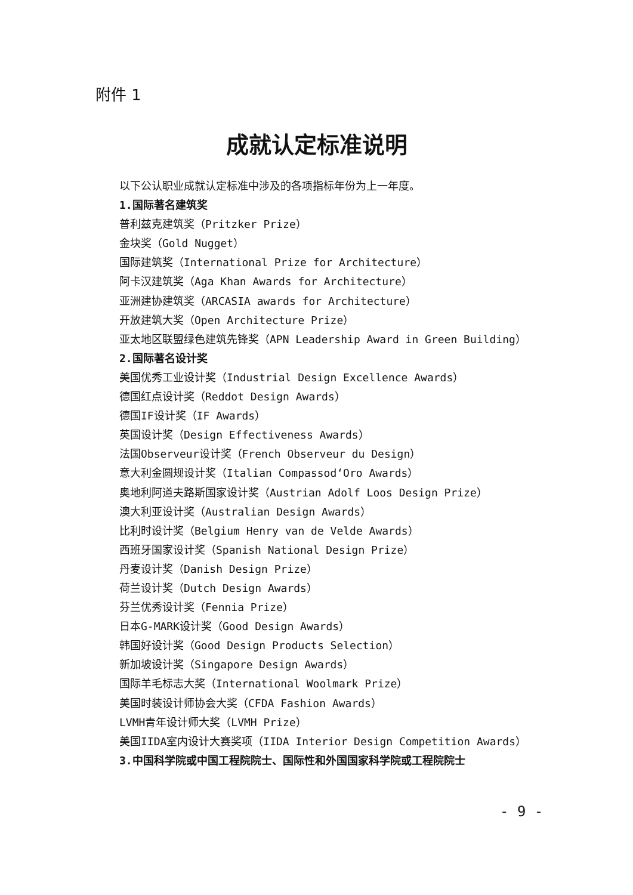附件 1
成就认定标准说明
以下公认职业成就认定标准中涉及的各项指标年份为上一年度。
1.国际著名建筑奖
普利兹克建筑奖（Pritzker Prize）
金块奖（Gold Nugget）
国际建筑奖（International Prize for Architecture）
阿卡汉建筑奖（Aga Khan Awards for Architecture）
亚洲建协建筑奖（ARCASIA awards for Architecture）
开放建筑大奖（Open Architecture Prize）
亚太地区联盟绿色建筑先锋奖（APN Leadership Award in Green Building）
2.国际著名设计奖
美国优秀工业设计奖（Industrial Design Excellence Awards）
德国红点设计奖（Reddot Design Awards）
德国IF设计奖（IF Awards）
英国设计奖（Design Effectiveness Awards）
法国Observeur设计奖（French Observeur du Design）
意大利金圆规设计奖（Italian Compassod‘Oro Awards）
奥地利阿道夫路斯国家设计奖（Austrian Adolf Loos Design Prize）
澳大利亚设计奖（Australian Design Awards）
比利时设计奖（Belgium Henry van de Velde Awards）
西班牙国家设计奖（Spanish National Design Prize）
丹麦设计奖（Danish Design Prize）
荷兰设计奖（Dutch Design Awards）
芬兰优秀设计奖（Fennia Prize）
日本G-MARK设计奖（Good Design Awards）
韩国好设计奖（Good Design Products Selection）
新加坡设计奖（Singapore Design Awards）
国际羊毛标志大奖（International Woolmark Prize）
美国时装设计师协会大奖（CFDA Fashion Awards）
LVMH青年设计师大奖（LVMH Prize）
美国IIDA室内设计大赛奖项（IIDA Interior Design Competition Awards）
3.中国科学院或中国工程院院士、国际性和外国国家科学院或工程院院士
- 9 -